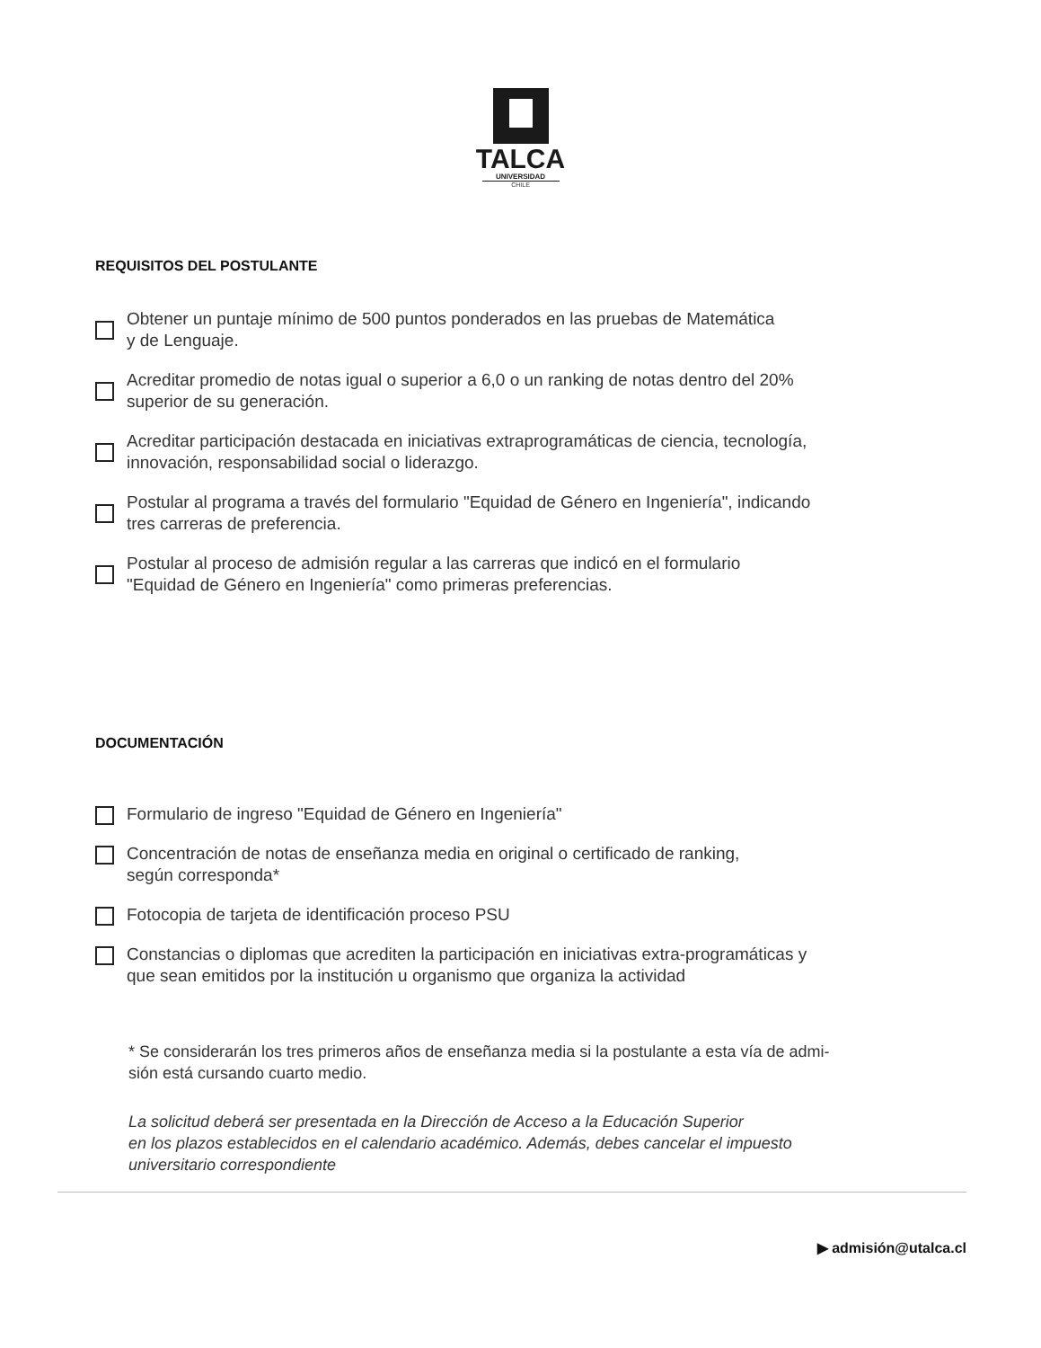TALCA
UNIVERSIDAD
CHILE
REQUISITOS DEL POSTULANTE
Obtener un puntaje mínimo de 500 puntos ponderados en las pruebas de Matemática
y de Lenguaje.
Acreditar promedio de notas igual o superior a 6,0 o un ranking de notas dentro del 20%
superior de su generación.
Acreditar participación destacada en iniciativas extraprogramáticas de ciencia, tecnología,
innovación, responsabilidad social o liderazgo.
Postular al programa a través del formulario "Equidad de Género en Ingeniería", indicando
tres carreras de preferencia.
Postular al proceso de admisión regular a las carreras que indicó en el formulario
"Equidad de Género en Ingeniería" como primeras preferencias.
DOCUMENTACIÓN
Formulario de ingreso "Equidad de Género en Ingeniería"
Concentración de notas de enseñanza media en original o certificado de ranking,
según corresponda*
Fotocopia de tarjeta de identificación proceso PSU
Constancias o diplomas que acrediten la participación en iniciativas extra-programáticas y
que sean emitidos por la institución u organismo que organiza la actividad
* Se considerarán los tres primeros años de enseñanza media si la postulante a esta vía de admi-
sión está cursando cuarto medio.
La solicitud deberá ser presentada en la Dirección de Acceso a la Educación Superior
en los plazos establecidos en el calendario académico. Además, debes cancelar el impuesto
universitario correspondiente
▶ admisión@utalca.cl